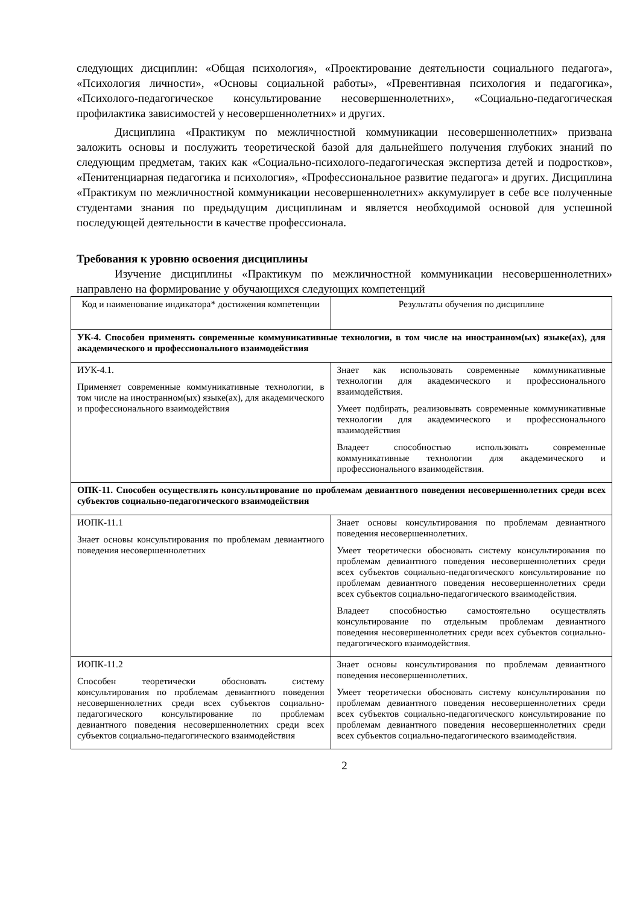следующих дисциплин: «Общая психология», «Проектирование деятельности социального педагога», «Психология личности», «Основы социальной работы», «Превентивная психология и педагогика», «Психолого-педагогическое консультирование несовершеннолетних», «Социально-педагогическая профилактика зависимостей у несовершеннолетних» и других.
Дисциплина «Практикум по межличностной коммуникации несовершеннолетних» призвана заложить основы и послужить теоретической базой для дальнейшего получения глубоких знаний по следующим предметам, таких как «Социально-психолого-педагогическая экспертиза детей и подростков», «Пенитенциарная педагогика и психология», «Профессиональное развитие педагога» и других. Дисциплина «Практикум по межличностной коммуникации несовершеннолетних» аккумулирует в себе все полученные студентами знания по предыдущим дисциплинам и является необходимой основой для успешной последующей деятельности в качестве профессионала.
Требования к уровню освоения дисциплины
Изучение дисциплины «Практикум по межличностной коммуникации несовершеннолетних» направлено на формирование у обучающихся следующих компетенций
| Код и наименование индикатора* достижения компетенции | Результаты обучения по дисциплине |
| --- | --- |
| УК-4. Способен применять современные коммуникативные технологии, в том числе на иностранном(ых) языке(ах), для академического и профессионального взаимодействия | |
| ИУК-4.1. Применяет современные коммуникативные технологии, в том числе на иностранном(ых) языке(ах), для академического и профессионального взаимодействия | Знает как использовать современные коммуникативные технологии для академического и профессионального взаимодействия. Умеет подбирать, реализовывать современные коммуникативные технологии для академического и профессионального взаимодействия Владеет способностью использовать современные коммуникативные технологии для академического и профессионального взаимодействия. |
| ОПК-11. Способен осуществлять консультирование по проблемам девиантного поведения несовершеннолетних среди всех субъектов социально-педагогического взаимодействия | |
| ИОПК-11.1 Знает основы консультирования по проблемам девиантного поведения несовершеннолетних | Знает основы консультирования по проблемам девиантного поведения несовершеннолетних. Умеет теоретически обосновать систему консультирования по проблемам девиантного поведения несовершеннолетних среди всех субъектов социально-педагогического консультирование по проблемам девиантного поведения несовершеннолетних среди всех субъектов социально-педагогического взаимодействия. Владеет способностью самостоятельно осуществлять консультирование по отдельным проблемам девиантного поведения несовершеннолетних среди всех субъектов социально-педагогического взаимодействия. |
| ИОПК-11.2 Способен теоретически обосновать систему консультирования по проблемам девиантного поведения несовершеннолетних среди всех субъектов социально-педагогического консультирование по проблемам девиантного поведения несовершеннолетних среди всех субъектов социально-педагогического взаимодействия | Знает основы консультирования по проблемам девиантного поведения несовершеннолетних. Умеет теоретически обосновать систему консультирования по проблемам девиантного поведения несовершеннолетних среди всех субъектов социально-педагогического консультирование по проблемам девиантного поведения несовершеннолетних среди всех субъектов социально-педагогического взаимодействия. |
2